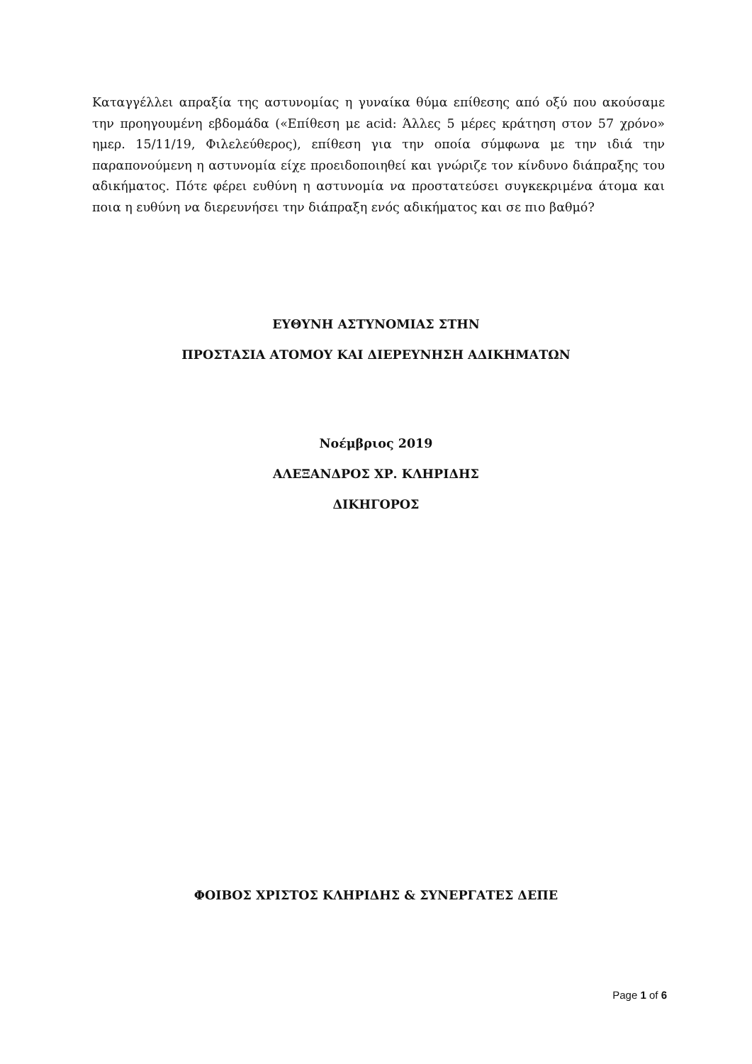Καταγγέλλει απραξία της αστυνομίας η γυναίκα θύμα επίθεσης από οξύ που ακούσαμε την προηγουμένη εβδομάδα («Επίθεση με acid: Άλλες 5 μέρες κράτηση στον 57 χρόνο» ημερ. 15/11/19, Φιλελεύθερος), επίθεση για την οποία σύμφωνα με την ιδιά την παραπονούμενη η αστυνομία είχε προειδοποιηθεί και γνώριζε τον κίνδυνο διάπραξης του αδικήματος. Πότε φέρει ευθύνη η αστυνομία να προστατεύσει συγκεκριμένα άτομα και ποια η ευθύνη να διερευνήσει την διάπραξη ενός αδικήματος και σε πιο βαθμό?
ΕΥΘΥΝΗ ΑΣΤΥΝΟΜΙΑΣ ΣΤΗΝ
ΠΡΟΣΤΑΣΙΑ ΑΤΟΜΟΥ ΚΑΙ ΔΙΕΡΕΥΝΗΣΗ ΑΔΙΚΗΜΑΤΩΝ
Νοέμβριος 2019
ΑΛΕΞΑΝΔΡΟΣ ΧΡ. ΚΛΗΡΙΔΗΣ
ΔΙΚΗΓΟΡΟΣ
ΦΟΙΒΟΣ ΧΡΙΣΤΟΣ ΚΛΗΡΙΔΗΣ & ΣΥΝΕΡΓΑΤΕΣ ΔΕΠΕ
Page 1 of 6